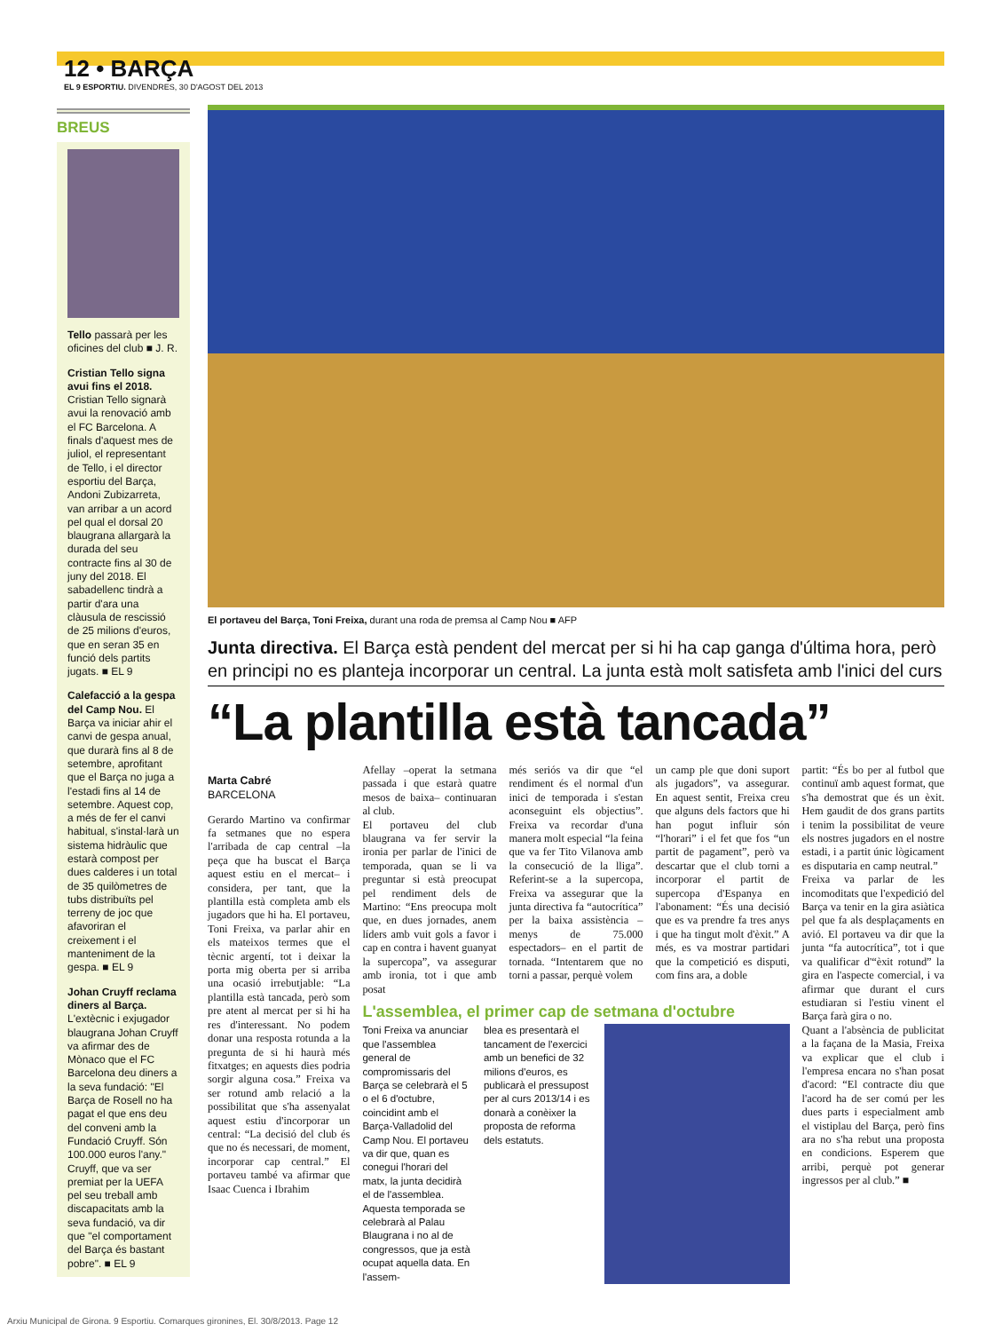12 • BARÇA
EL 9 ESPORTIU. DIVENDRES, 30 D'AGOST DEL 2013
BREUS
Tello passarà per les oficines del club ■ J. R.
Cristian Tello signa avui fins el 2018. Cristian Tello signarà avui la renovació amb el FC Barcelona. A finals d'aquest mes de juliol, el representant de Tello, i el director esportiu del Barça, Andoni Zubizarreta, van arribar a un acord pel qual el dorsal 20 blaugrana allargarà la durada del seu contracte fins al 30 de juny del 2018. El sabadellenc tindrà a partir d'ara una clàusula de rescissió de 25 milions d'euros, que en seran 35 en funció dels partits jugats. ■ EL 9
Calefacció a la gespa del Camp Nou. El Barça va iniciar ahir el canvi de gespa anual, que durarà fins al 8 de setembre, aprofitant que el Barça no juga a l'estadi fins al 14 de setembre. Aquest cop, a més de fer el canvi habitual, s'instal·larà un sistema hidràulic que estarà compost per dues calderes i un total de 35 quilòmetres de tubs distribuïts pel terreny de joc que afavoriran el creixement i el manteniment de la gespa. ■ EL 9
Johan Cruyff reclama diners al Barça. L'extècnic i exjugador blaugrana Johan Cruyff va afirmar des de Mònaco que el FC Barcelona deu diners a la seva fundació: "El Barça de Rosell no ha pagat el que ens deu del conveni amb la Fundació Cruyff. Són 100.000 euros l'any." Cruyff, que va ser premiat per la UEFA pel seu treball amb discapacitats amb la seva fundació, va dir que "el comportament del Barça és bastant pobre". ■ EL 9
El portaveu del Barça, Toni Freixa, durant una roda de premsa al Camp Nou ■ AFP
Junta directiva. El Barça està pendent del mercat per si hi ha cap ganga d'última hora, però en principi no es planteja incorporar un central. La junta està molt satisfeta amb l'inici del curs
“La plantilla està tancada”
Marta Cabré
BARCELONA
Gerardo Martino va confirmar fa setmanes que no espera l'arribada de cap central –la peça que ha buscat el Barça aquest estiu en el mercat– i considera, per tant, que la plantilla està completa amb els jugadors que hi ha. El portaveu, Toni Freixa, va parlar ahir en els mateixos termes que el tècnic argentí, tot i deixar la porta mig oberta per si arriba una ocasió irrebutjable: “La plantilla està tancada, però som pre atent al mercat per si hi ha res d'interessant. No podem donar una resposta rotunda a la pregunta de si hi haurà més fitxatges; en aquests dies podria sorgir alguna cosa.” Freixa va ser rotund amb relació a la possibilitat que s'ha assenyalat aquest estiu d'incorporar un central: “La decisió del club és que no és necessari, de moment, incorporar cap central.” El portaveu també va afirmar que Isaac Cuenca i Ibrahim
Afellay –operat la setmana passada i que estarà quatre mesos de baixa– continuaran al club.
El portaveu del club blaugrana va fer servir la ironia per parlar de l'inici de temporada, quan se li va preguntar si està preocupat pel rendiment dels de Martino: “Ens preocupa molt que, en dues jornades, anem líders amb vuit gols a favor i cap en contra i havent guanyat la supercopa”, va assegurar amb ironia, tot i que amb posat
més seriós va dir que “el rendiment és el normal d'un inici de temporada i s'estan aconseguint els objectius”. Freixa va recordar d'una manera molt especial “la feina que va fer Tito Vilanova amb la consecució de la lliga”. Referint-se a la supercopa, Freixa va assegurar que la junta directiva fa “autocrítica” per la baixa assistència –menys de 75.000 espectadors– en el partit de tornada. “Intentarem que no torni a passar, perquè volem
un camp ple que doni suport als jugadors”, va assegurar. En aquest sentit, Freixa creu que alguns dels factors que hi han pogut influir són “l'horari” i el fet que fos “un partit de pagament”, però va descartar que el club torni a incorporar el partit de supercopa d'Espanya en l'abonament: “És una decisió que es va prendre fa tres anys i que ha tingut molt d'èxit.” A més, es va mostrar partidari que la competició es disputi, com fins ara, a doble
L'assemblea, el primer cap de setmana d'octubre
Toni Freixa va anunciar que l'assemblea general de compromissaris del Barça se celebrarà el 5 o el 6 d'octubre, coincidint amb el Barça-Valladolid del Camp Nou. El portaveu va dir que, quan es conegui l'horari del matx, la junta decidirà el de l'assemblea. Aquesta temporada se celebrarà al Palau Blaugrana i no al de congressos, que ja està ocupat aquella data. En l'assem-
blea es presentarà el tancament de l'exercici amb un benefici de 32 milions d'euros, es publicarà el pressupost per al curs 2013/14 i es donarà a conèixer la proposta de reforma dels estatuts.
partit: “És bo per al futbol que continuï amb aquest format, que s'ha demostrat que és un èxit. Hem gaudit de dos grans partits i tenim la possibilitat de veure els nostres jugadors en el nostre estadi, i a partit únic lògicament es disputaria en camp neutral.”
Freixa va parlar de les incomoditats que l'expedició del Barça va tenir en la gira asiàtica pel que fa als desplaçaments en avió. El portaveu va dir que la junta “fa autocrítica”, tot i que va qualificar d'“èxit rotund” la gira en l'aspecte comercial, i va afirmar que durant el curs estudiaran si l'estiu vinent el Barça farà gira o no.
Quant a l'absència de publicitat a la façana de la Masia, Freixa va explicar que el club i l'empresa encara no s'han posat d'acord: “El contracte diu que l'acord ha de ser comú per les dues parts i especialment amb el vistiplau del Barça, però fins ara no s'ha rebut una proposta en condicions. Esperem que arribi, perquè pot generar ingressos per al club.” ■
Arxiu Municipal de Girona. 9 Esportiu. Comarques gironines, El. 30/8/2013. Page 12